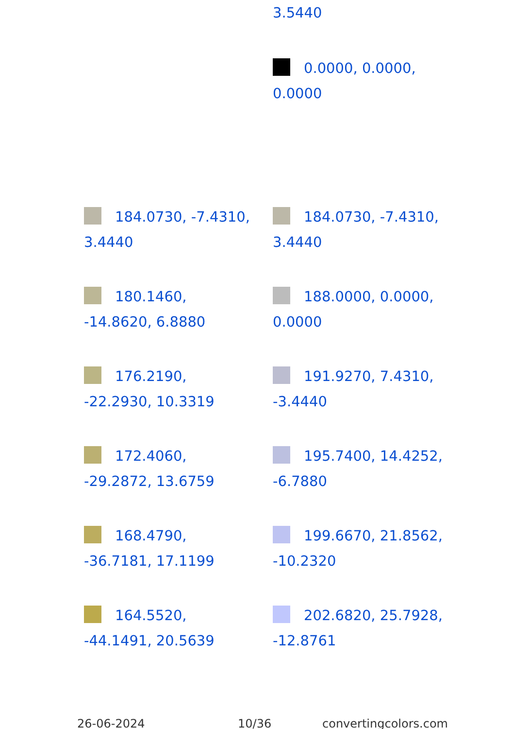3.5440
0.0000, 0.0000, 0.0000
184.0730, -7.4310, 3.4440
184.0730, -7.4310, 3.4440
180.1460, -14.8620, 6.8880
188.0000, 0.0000, 0.0000
176.2190, -22.2930, 10.3319
191.9270, 7.4310, -3.4440
172.4060, -29.2872, 13.6759
195.7400, 14.4252, -6.7880
168.4790, -36.7181, 17.1199
199.6670, 21.8562, -10.2320
164.5520, -44.1491, 20.5639
202.6820, 25.7928, -12.8761
26-06-2024 10/36 convertingcolors.com